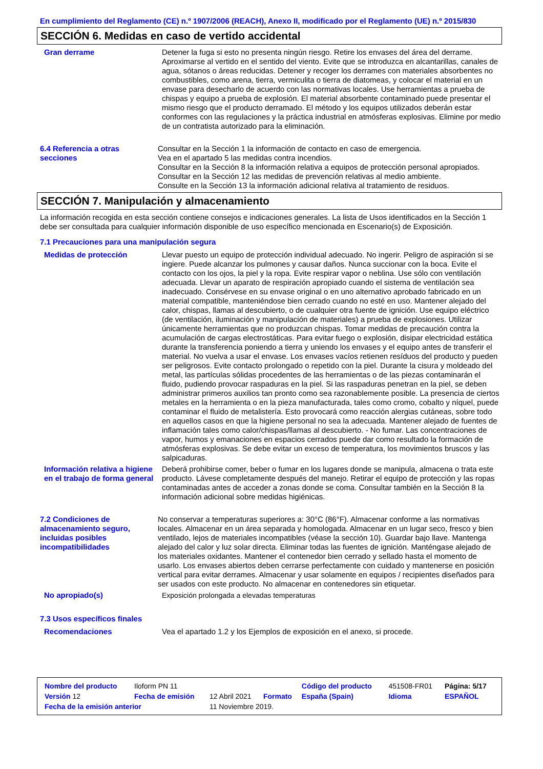En cumplimiento del Reglamento (CE) n.º 1907/2006 (REACH), Anexo II, modificado por el Reglamento (UE) n.º 2015/830
SECCIÓN 6. Medidas en caso de vertido accidental
Gran derrame Detener la fuga si esto no presenta ningún riesgo. Retire los envases del área del derrame. Aproximarse al vertido en el sentido del viento. Evite que se introduzca en alcantarillas, canales de agua, sótanos o áreas reducidas. Detener y recoger los derrames con materiales absorbentes no combustibles, como arena, tierra, vermiculita o tierra de diatomeas, y colocar el material en un envase para desecharlo de acuerdo con las normativas locales. Use herramientas a prueba de chispas y equipo a prueba de explosión. El material absorbente contaminado puede presentar el mismo riesgo que el producto derramado. El método y los equipos utilizados deberán estar conformes con las regulaciones y la práctica industrial en atmósferas explosivas. Elimine por medio de un contratista autorizado para la eliminación.
6.4 Referencia a otras secciones
Consultar en la Sección 1 la información de contacto en caso de emergencia.
Vea en el apartado 5 las medidas contra incendios.
Consultar en la Sección 8 la información relativa a equipos de protección personal apropiados.
Consultar en la Sección 12 las medidas de prevención relativas al medio ambiente.
Consulte en la Sección 13 la información adicional relativa al tratamiento de residuos.
SECCIÓN 7. Manipulación y almacenamiento
La información recogida en esta sección contiene consejos e indicaciones generales. La lista de Usos identificados en la Sección 1 debe ser consultada para cualquier información disponible de uso específico mencionada en Escenario(s) de Exposición.
7.1 Precauciones para una manipulación segura
Medidas de protección Llevar puesto un equipo de protección individual adecuado. No ingerir. Peligro de aspiración si se ingiere. Puede alcanzar los pulmones y causar daños. Nunca succionar con la boca. Evite el contacto con los ojos, la piel y la ropa. Evite respirar vapor o neblina. Use sólo con ventilación adecuada. Llevar un aparato de respiración apropiado cuando el sistema de ventilación sea inadecuado. Consérvese en su envase original o en uno alternativo aprobado fabricado en un material compatible, manteniéndose bien cerrado cuando no esté en uso. Mantener alejado del calor, chispas, llamas al descubierto, o de cualquier otra fuente de ignición. Use equipo eléctrico (de ventilación, iluminación y manipulación de materiales) a prueba de explosiones. Utilizar únicamente herramientas que no produzcan chispas. Tomar medidas de precaución contra la acumulación de cargas electrostáticas. Para evitar fuego o explosión, disipar electricidad estática durante la transferencia poniendo a tierra y uniendo los envases y el equipo antes de transferir el material. No vuelva a usar el envase. Los envases vacíos retienen resíduos del producto y pueden ser peligrosos. Evite contacto prolongado o repetido con la piel. Durante la cisura y moldeado del metal, las partículas sólidas procedentes de las herramientas o de las piezas contaminarán el fluido, pudiendo provocar raspaduras en la piel. Si las raspaduras penetran en la piel, se deben administrar primeros auxilios tan pronto como sea razonablemente posible. La presencia de ciertos metales en la herramienta o en la pieza manufacturada, tales como cromo, cobalto y níquel, puede contaminar el fluido de metalistería. Esto provocará como reacción alergias cutáneas, sobre todo en aquellos casos en que la higiene personal no sea la adecuada. Mantener alejado de fuentes de inflamación tales como calor/chispas/llamas al descubierto. - No fumar. Las concentraciones de vapor, humos y emanaciones en espacios cerrados puede dar como resultado la formación de atmósferas explosivas. Se debe evitar un exceso de temperatura, los movimientos bruscos y las salpicaduras.
Información relativa a higiene en el trabajo de forma general
Deberá prohibirse comer, beber o fumar en los lugares donde se manipula, almacena o trata este producto. Lávese completamente después del manejo. Retirar el equipo de protección y las ropas contaminadas antes de acceder a zonas donde se coma. Consultar también en la Sección 8 la información adicional sobre medidas higiénicas.
7.2 Condiciones de almacenamiento seguro, incluidas posibles incompatibilidades
No conservar a temperaturas superiores a: 30°C (86°F). Almacenar conforme a las normativas locales. Almacenar en un área separada y homologada. Almacenar en un lugar seco, fresco y bien ventilado, lejos de materiales incompatibles (véase la sección 10). Guardar bajo llave. Mantenga alejado del calor y luz solar directa. Eliminar todas las fuentes de ignición. Manténgase alejado de los materiales oxidantes. Mantener el contenedor bien cerrado y sellado hasta el momento de usarlo. Los envases abiertos deben cerrarse perfectamente con cuidado y mantenerse en posición vertical para evitar derrames. Almacenar y usar solamente en equipos / recipientes diseñados para ser usados con este producto. No almacenar en contenedores sin etiquetar.
No apropiado(s) Exposición prolongada a elevadas temperaturas
7.3 Usos específicos finales
Recomendaciones Vea el apartado 1.2 y los Ejemplos de exposición en el anexo, si procede.
| Nombre del producto | Iloform PN 11 | | | Código del producto | 451508-FR01 | Página: 5/17 |
| Versión 12 | Fecha de emisión | 12 Abril 2021 | Formato | España (Spain) | Idioma | ESPAÑOL |
| Fecha de la emisión anterior | | 11 Noviembre 2019. | | | | |